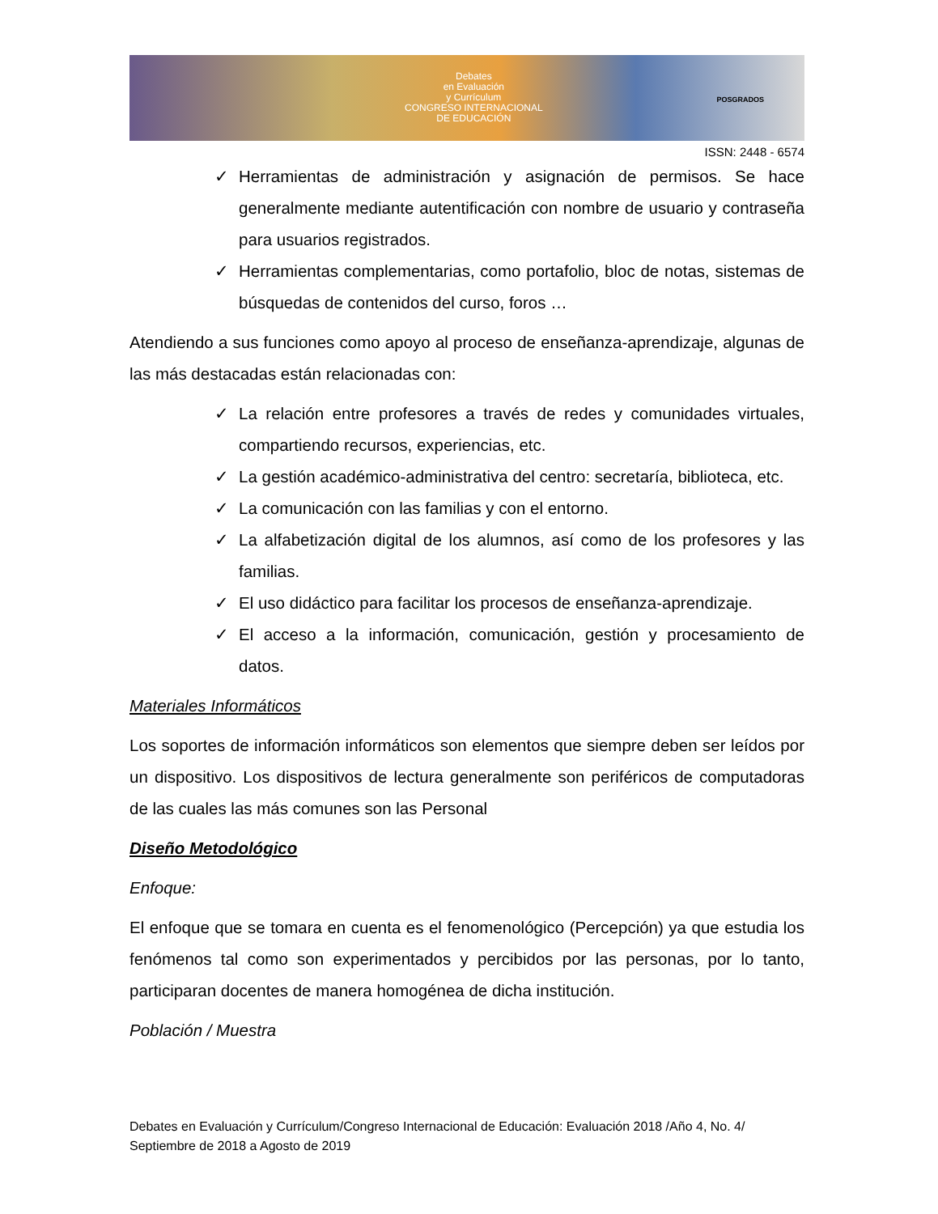Debates
en Evaluación
y Currículum
CONGRESO INTERNACIONAL
DE EDUCACIÓN
POSGRADOS
ISSN: 2448 - 6574
✓ Herramientas de administración y asignación de permisos. Se hace generalmente mediante autentificación con nombre de usuario y contraseña para usuarios registrados.
✓ Herramientas complementarias, como portafolio, bloc de notas, sistemas de búsquedas de contenidos del curso, foros …
Atendiendo a sus funciones como apoyo al proceso de enseñanza-aprendizaje, algunas de las más destacadas están relacionadas con:
✓ La relación entre profesores a través de redes y comunidades virtuales, compartiendo recursos, experiencias, etc.
✓ La gestión académico-administrativa del centro: secretaría, biblioteca, etc.
✓ La comunicación con las familias y con el entorno.
✓ La alfabetización digital de los alumnos, así como de los profesores y las familias.
✓ El uso didáctico para facilitar los procesos de enseñanza-aprendizaje.
✓ El acceso a la información, comunicación, gestión y procesamiento de datos.
Materiales Informáticos
Los soportes de información informáticos son elementos que siempre deben ser leídos por un dispositivo. Los dispositivos de lectura generalmente son periféricos de computadoras de las cuales las más comunes son las Personal
Diseño Metodológico
Enfoque:
El enfoque que se tomara en cuenta es el fenomenológico (Percepción) ya que estudia los fenómenos tal como son experimentados y percibidos por las personas, por lo tanto, participaran docentes de manera homogénea de dicha institución.
Población / Muestra
Debates en Evaluación y Currículum/Congreso Internacional de Educación: Evaluación 2018 /Año 4, No. 4/ Septiembre de 2018 a Agosto de 2019